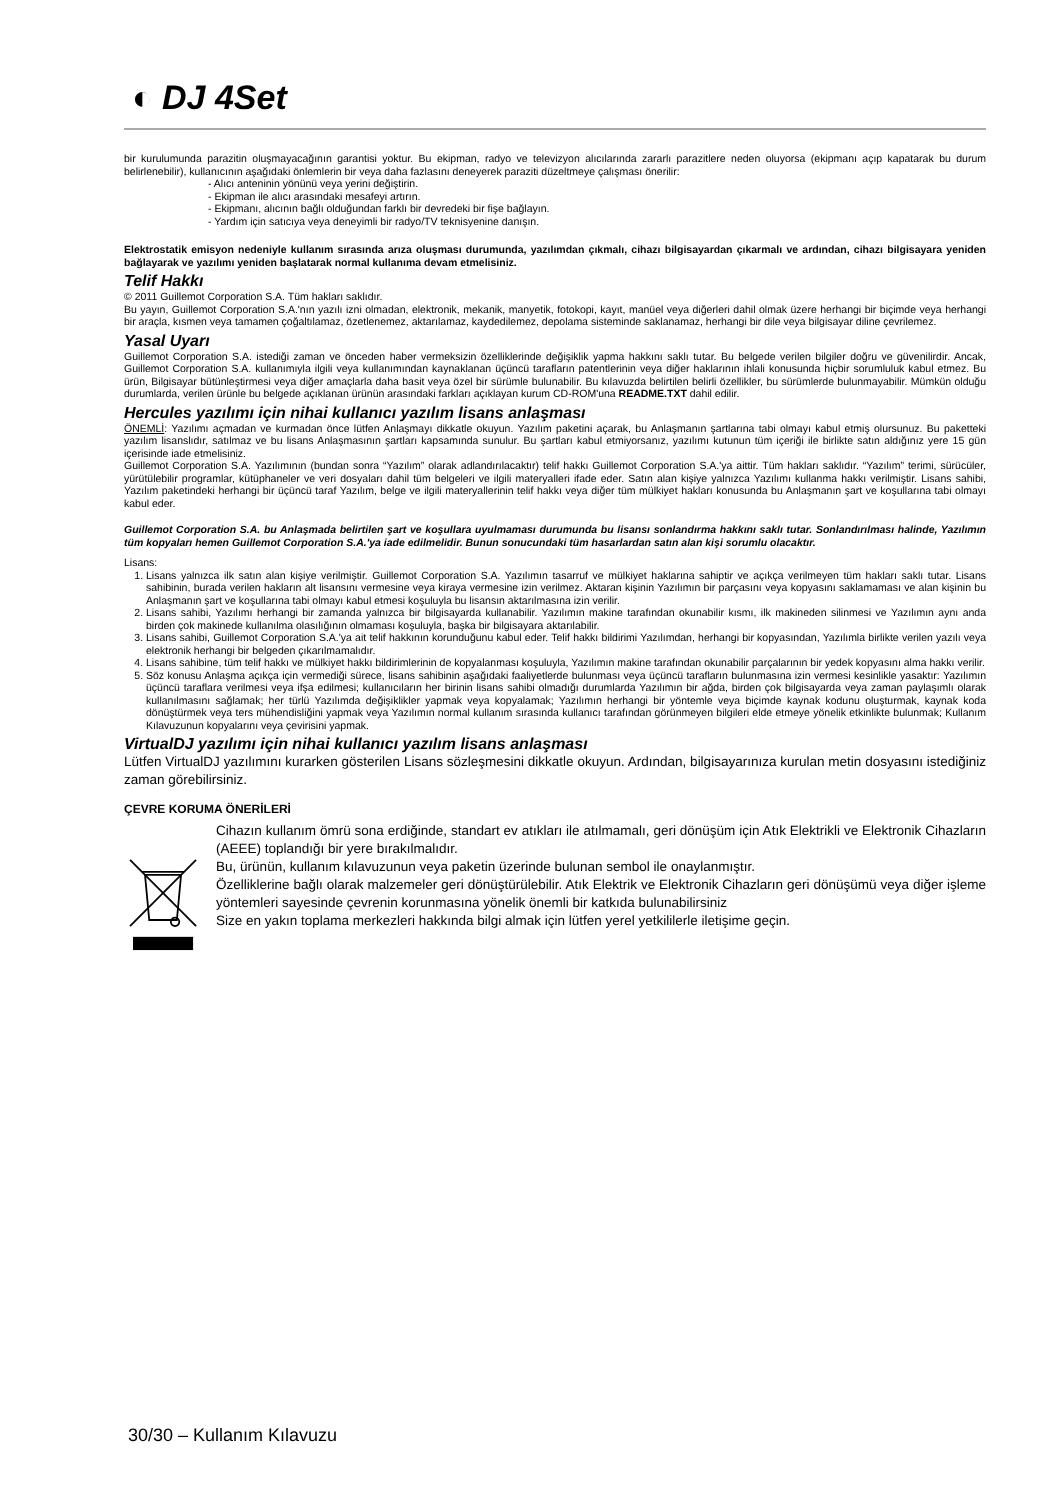◐ DJ 4Set
bir kurulumunda parazitin oluşmayacağının garantisi yoktur. Bu ekipman, radyo ve televizyon alıcılarında zararlı parazitlere neden oluyorsa (ekipmanı açıp kapatarak bu durum belirlenebilir), kullanıcının aşağıdaki önlemlerin bir veya daha fazlasını deneyerek paraziti düzeltmeye çalışması önerilir:
- Alıcı anteninin yönünü veya yerini değiştirin.
- Ekipman ile alıcı arasındaki mesafeyi artırın.
- Ekipmanı, alıcının bağlı olduğundan farklı bir devredeki bir fişe bağlayın.
- Yardım için satıcıya veya deneyimli bir radyo/TV teknisyenine danışın.
Elektrostatik emisyon nedeniyle kullanım sırasında arıza oluşması durumunda, yazılımdan çıkmalı, cihazı bilgisayardan çıkarmalı ve ardından, cihazı bilgisayara yeniden bağlayarak ve yazılımı yeniden başlatarak normal kullanıma devam etmelisiniz.
Telif Hakkı
© 2011 Guillemot Corporation S.A. Tüm hakları saklıdır.
Bu yayın, Guillemot Corporation S.A.'nın yazılı izni olmadan, elektronik, mekanik, manyetik, fotokopi, kayıt, manüel veya diğerleri dahil olmak üzere herhangi bir biçimde veya herhangi bir araçla, kısmen veya tamamen çoğaltılamaz, özetlenemez, aktarılamaz, kaydedilemez, depolama sisteminde saklanamaz, herhangi bir dile veya bilgisayar diline çevrilemez.
Yasal Uyarı
Guillemot Corporation S.A. istediği zaman ve önceden haber vermeksizin özelliklerinde değişiklik yapma hakkını saklı tutar. Bu belgede verilen bilgiler doğru ve güvenilirdir. Ancak, Guillemot Corporation S.A. kullanımıyla ilgili veya kullanımından kaynaklanan üçüncü tarafların patentlerinin veya diğer haklarının ihlali konusunda hiçbir sorumluluk kabul etmez. Bu ürün, Bilgisayar bütünleştirmesi veya diğer amaçlarla daha basit veya özel bir sürümle bulunabilir. Bu kılavuzda belirtilen belirli özellikler, bu sürümlerde bulunmayabilir. Mümkün olduğu durumlarda, verilen ürünle bu belgede açıklanan ürünün arasındaki farkları açıklayan kurum CD-ROM'una README.TXT dahil edilir.
Hercules yazılımı için nihai kullanıcı yazılım lisans anlaşması
ÖNEMLİ: Yazılımı açmadan ve kurmadan önce lütfen Anlaşmayı dikkatle okuyun. Yazılım paketini açarak, bu Anlaşmanın şartlarına tabi olmayı kabul etmiş olursunuz. Bu paketteki yazılım lisanslıdır, satılmaz ve bu lisans Anlaşmasının şartları kapsamında sunulur. Bu şartları kabul etmiyorsanız, yazılımı kutunun tüm içeriği ile birlikte satın aldığınız yere 15 gün içerisinde iade etmelisiniz.
Guillemot Corporation S.A. Yazılımının (bundan sonra “Yazılım” olarak adlandırılacaktır) telif hakkı Guillemot Corporation S.A.'ya aittir. Tüm hakları saklıdır. “Yazılım” terimi, sürücüler, yürütülebilir programlar, kütüphaneler ve veri dosyaları dahil tüm belgeleri ve ilgili materyalleri ifade eder. Satın alan kişiye yalnızca Yazılımı kullanma hakkı verilmiştir. Lisans sahibi, Yazılım paketindeki herhangi bir üçüncü taraf Yazılım, belge ve ilgili materyallerinin telif hakkı veya diğer tüm mülkiyet hakları konusunda bu Anlaşmanın şart ve koşullarına tabi olmayı kabul eder.
Guillemot Corporation S.A. bu Anlaşmada belirtilen şart ve koşullara uyulmaması durumunda bu lisansı sonlandırma hakkını saklı tutar. Sonlandırılması halinde, Yazılımın tüm kopyaları hemen Guillemot Corporation S.A.'ya iade edilmelidir. Bunun sonucundaki tüm hasarlardan satın alan kişi sorumlu olacaktır.
Lisans:
1. Lisans yalnızca ilk satın alan kişiye verilmiştir. Guillemot Corporation S.A. Yazılımın tasarruf ve mülkiyet haklarına sahiptir ve açıkça verilmeyen tüm hakları saklı tutar. Lisans sahibinin, burada verilen hakların alt lisansını vermesine veya kiraya vermesine izin verilmez. Aktaran kişinin Yazılımın bir parçasını veya kopyasını saklamaması ve alan kişinin bu Anlaşmanın şart ve koşullarına tabi olmayı kabul etmesi koşuluyla bu lisansın aktarılmasına izin verilir.
2. Lisans sahibi, Yazılımı herhangi bir zamanda yalnızca bir bilgisayarda kullanabilir. Yazılımın makine tarafından okunabilir kısmı, ilk makineden silinmesi ve Yazılımın aynı anda birden çok makinede kullanılma olasılığının olmaması koşuluyla, başka bir bilgisayara aktarılabilir.
3. Lisans sahibi, Guillemot Corporation S.A.'ya ait telif hakkının korunduğunu kabul eder. Telif hakkı bildirimi Yazılımdan, herhangi bir kopyasından, Yazılımla birlikte verilen yazılı veya elektronik herhangi bir belgeden çıkarılmamalıdır.
4. Lisans sahibine, tüm telif hakkı ve mülkiyet hakkı bildirimlerinin de kopyalanması koşuluyla, Yazılımın makine tarafından okunabilir parçalarının bir yedek kopyasını alma hakkı verilir.
5. Söz konusu Anlaşma açıkça için vermediği sürece, lisans sahibinin aşağıdaki faaliyetlerde bulunması veya üçüncü tarafların bulunmasına izin vermesi kesinlikle yasaktır: Yazılımın üçüncü taraflara verilmesi veya ifşa edilmesi; kullanıcıların her birinin lisans sahibi olmadığı durumlarda Yazılımın bir ağda, birden çok bilgisayarda veya zaman paylaşımlı olarak kullanılmasını sağlamak; her türlü Yazılımda değişiklikler yapmak veya kopyalamak; Yazılımın herhangi bir yöntemle veya biçimde kaynak kodunu oluşturmak, kaynak koda dönüştürmek veya ters mühendisliğini yapmak veya Yazılımın normal kullanım sırasında kullanıcı tarafından görünmeyen bilgileri elde etmeye yönelik etkinlikte bulunmak; Kullanım Kılavuzunun kopyalarını veya çevirisini yapmak.
VirtualDJ yazılımı için nihai kullanıcı yazılım lisans anlaşması
Lütfen VirtualDJ yazılımını kurarken gösterilen Lisans sözleşmesini dikkatle okuyun. Ardından, bilgisayarınıza kurulan metin dosyasını istediğiniz zaman görebilirsiniz.
ÇEVRE KORUMA ÖNERİLERİ
Cihazın kullanım ömrü sona erdiğinde, standart ev atıkları ile atılmamalı, geri dönüşüm için Atık Elektrikli ve Elektronik Cihazların (AEEE) toplandığı bir yere bırakılmalıdır.
Bu, ürünün, kullanım kılavuzunun veya paketin üzerinde bulunan sembol ile onaylanmıştır.
Özelliklerine bağlı olarak malzemeler geri dönüştürülebilir. Atık Elektrik ve Elektronik Cihazların geri dönüşümü veya diğer işleme yöntemleri sayesinde çevrenin korunmasına yönelik önemli bir katkıda bulunabilirsiniz
Size en yakın toplama merkezleri hakkında bilgi almak için lütfen yerel yetkililerle iletişime geçin.
30/30 – Kullanım Kılavuzu